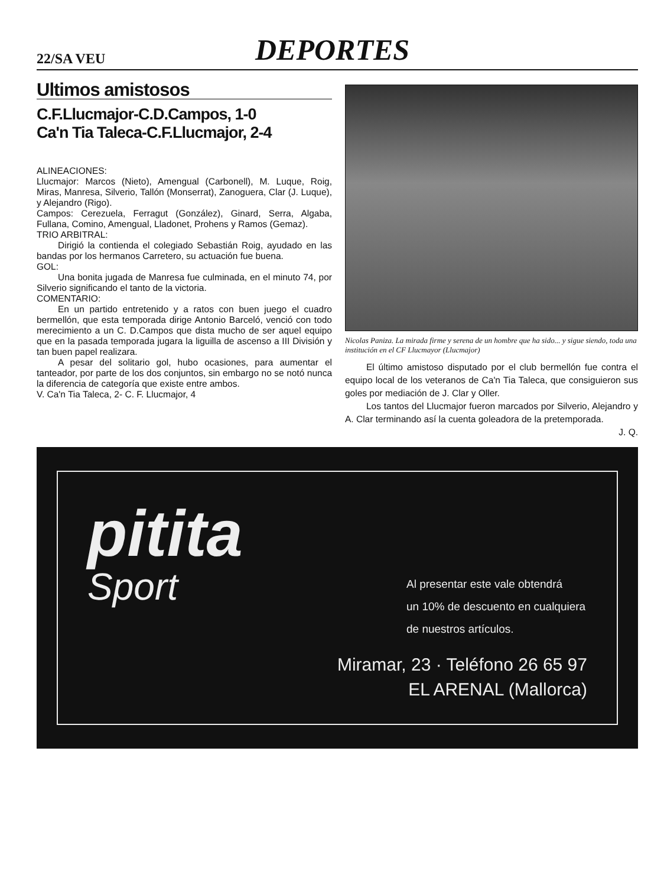22/SA VEU
DEPORTES
Ultimos amistosos
C.F.Llucmajor-C.D.Campos, 1-0
Ca'n Tia Taleca-C.F.Llucmajor, 2-4
ALINEACIONES:
Llucmajor: Marcos (Nieto), Amengual (Carbonell), M. Luque, Roig, Miras, Manresa, Silverio, Tallón (Monserrat), Zanoguera, Clar (J. Luque), y Alejandro (Rigo).
Campos: Cerezuela, Ferragut (González), Ginard, Serra, Algaba, Fullana, Comino, Amengual, Lladonet, Prohens y Ramos (Gemaz).
TRIO ARBITRAL:
Dirigió la contienda el colegiado Sebastián Roig, ayudado en las bandas por los hermanos Carretero, su actuación fue buena.
GOL:
Una bonita jugada de Manresa fue culminada, en el minuto 74, por Silverio significando el tanto de la victoria.
COMENTARIO:
En un partido entretenido y a ratos con buen juego el cuadro bermellón, que esta temporada dirige Antonio Barceló, venció con todo merecimiento a un C. D.Campos que dista mucho de ser aquel equipo que en la pasada temporada jugara la liguilla de ascenso a III División y tan buen papel realizara.
A pesar del solitario gol, hubo ocasiones, para aumentar el tanteador, por parte de los dos conjuntos, sin embargo no se notó nunca la diferencia de categoría que existe entre ambos.
V. Ca'n Tia Taleca, 2- C. F. Llucmajor, 4
Nicolas Paniza. La mirada firme y serena de un hombre que ha sido... y sigue siendo, toda una institución en el CF Llucmayor (Llucmajor)
El último amistoso disputado por el club bermellón fue contra el equipo local de los veteranos de Ca'n Tia Taleca, que consiguieron sus goles por mediación de J. Clar y Oller.
Los tantos del Llucmajor fueron marcados por Silverio, Alejandro y A. Clar terminando así la cuenta goleadora de la pretemporada.
J. Q.
pitita
Sport
Al presentar este vale obtendrá
un 10% de descuento en cualquiera
de nuestros artículos.
Miramar, 23 · Teléfono 26 65 97
EL ARENAL (Mallorca)